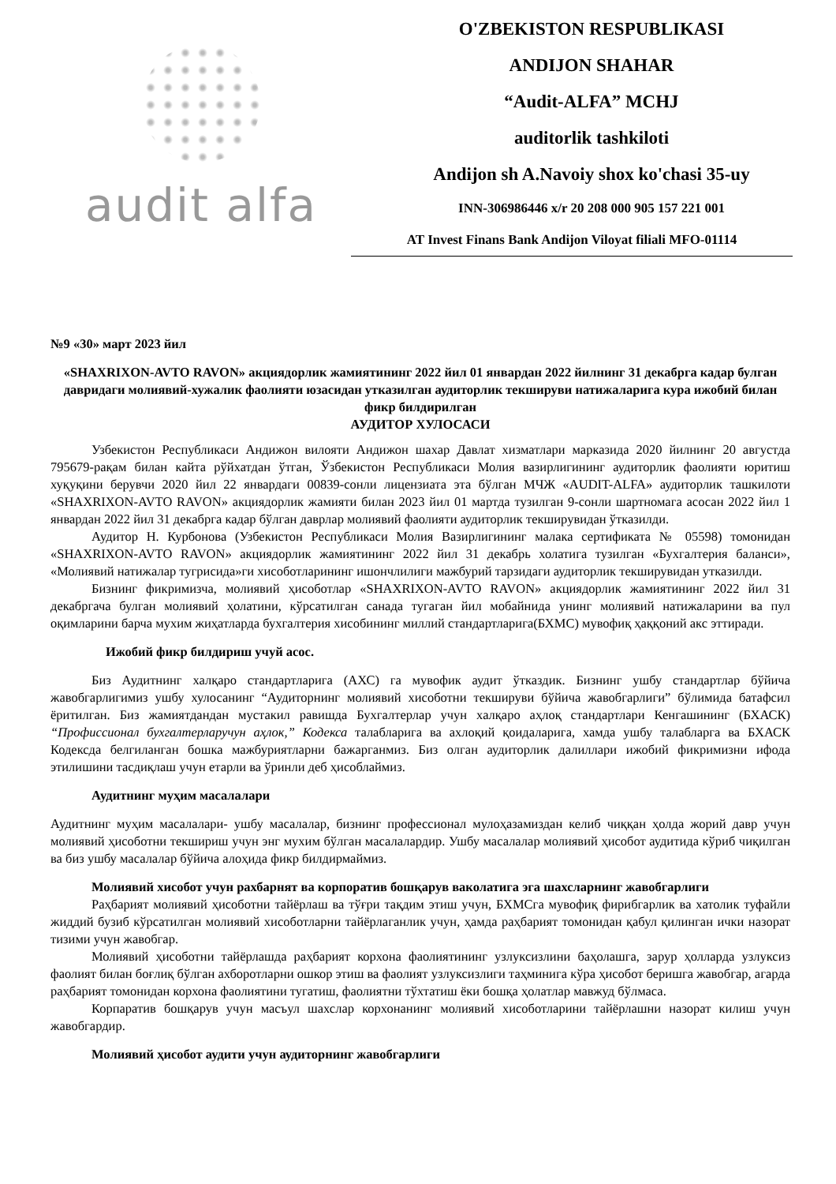audit alfa
O'ZBEKISTON RESPUBLIKASI
ANDIJON SHAHAR
“Audit-ALFA” MCHJ
auditorlik tashkiloti
Andijon sh A.Navoiy shox ko'chasi 35-uy
INN-306986446 x/r 20 208 000 905 157 221 001
AT Invest Finans Bank Andijon Viloyat filiali MFO-01114
№9 «30» март 2023 йил
«SHAXRIXON-AVTO RAVON» акциядорлик жамиятининг 2022 йил 01 январдан 2022 йилнинг 31 декабрга кадар булган давридаги молиявий-хужалик фаолияти юзасидан утказилган аудиторлик текшируви натижаларига кура ижобий билан фикр билдирилган
АУДИТОР ХУЛОСАСИ
Узбекистон Республикаси Андижон вилояти Андижон шахар Давлат хизматлари марказида 2020 йилнинг 20 августда 795679-рақам билан кайта рўйхатдан ўтган, Ўзбекистон Республикаси Молия вазирлигининг аудиторлик фаолияти юритиш хуқуқини берувчи 2020 йил 22 январдаги 00839-сонли лицензиата эта бўлган МЧЖ «AUDIT-ALFA» аудиторлик ташкилоти «SHAXRIXON-AVTO RAVON» акциядорлик жамияти билан 2023 йил 01 мартда тузилган 9-сонли шартномага асосан 2022 йил 1 январдан 2022 йил 31 декабрга кадар бўлган даврлар молиявий фаолияти аудиторлик текширувидан ўтказилди.
Аудитор Н. Курбонова (Узбекистон Республикаси Молия Вазирлигининг малака сертификата № 05598) томонидан «SHAXRIXON-AVTO RAVON» акциядорлик жамиятининг 2022 йил 31 декабрь холатига тузилган «Бухгалтерия баланси», «Молиявий натижалар тугрисида»ги хисоботларининг ишончлилиги мажбурий тарзидаги аудиторлик текширувидан утказилди.
Бизнинг фикримизча, молиявий ҳисоботлар «SHAXRIXON-AVTO RAVON» акциядорлик жамиятининг 2022 йил 31 декабргача булган молиявий ҳолатини, кўрсатилган санада тугаган йил мобайнида унинг молиявий натижаларини ва пул оқимларини барча мухим жиҳатларда бухгалтерия хисобининг миллий стандартларига(БХМС) мувофиқ ҳаққоний акс эттиради.
Ижобий фикр билдириш учуй асос.
Биз Аудитнинг халқаро стандартларига (АХС) га мувофик аудит ўтказдик. Бизнинг ушбу стандартлар бўйича жавобгарлигимиз ушбу хулосанинг “Аудиторнинг молиявий хисоботни текшируви бўйича жавобгарлиги” бўлимида батафсил ёритилган. Биз жамиятдандан мустакил равишда Бухгалтерлар учун халқаро аҳлоқ стандартлари Кенгашининг (БХАСК) “Профиссионал бухгалтерларучун аҳлок,” Кодекса талабларига ва ахлоқий қоидаларига, хамда ушбу талабларга ва БХАСК Кодексда белгиланган бошка мажбуриятларни бажарганмиз. Биз олган аудиторлик далиллари ижобий фикримизни ифода этилишини тасдиқлаш учун етарли ва ўринли деб ҳисоблаймиз.
Аудитнинг муҳим масалалари
Аудитнинг муҳим масалалари- ушбу масалалар, бизнинг профессионал мулоҳазамиздан келиб чиққан ҳолда жорий давр учун молиявий ҳисоботни текшириш учун энг мухим бўлган масалалардир. Ушбу масалалар молиявий ҳисобот аудитида кўриб чиқилган ва биз ушбу масалалар бўйича алоҳида фикр билдирмаймиз.
Молиявий хисобот учун рахбарнят ва корпоратив бошқарув ваколатига эга шахсларнинг жавобгарлиги
Раҳбарият молиявий ҳисоботни тайёрлаш ва тўғри тақдим этиш учун, БХМСга мувофиқ фирибгарлик ва хатолик туфайли жиддий бузиб кўрсатилган молиявий хисоботларни тайёрлаганлик учун, ҳамда раҳбарият томонидан қабул қилинган ички назорат тизими учун жавобгар.
Молиявий ҳисоботни тайёрлашда раҳбарият корхона фаолиятининг узлуксизлини баҳолашга, зарур ҳолларда узлуксиз фаолият билан боғлиқ бўлган ахборотларни ошкор этиш ва фаолият узлуксизлиги таҳминига кўра ҳисобот беришга жавобгар, агарда раҳбарият томонидан корхона фаолиятини тугатиш, фаолиятни тўхтатиш ёки бошқа ҳолатлар мавжуд бўлмаса.
Корпаратив бошқарув учун масъул шахслар корхонанинг молиявий хисоботларини тайёрлашни назорат килиш учун жавобгардир.
Молиявий ҳисобот аудити учун аудиторнинг жавобгарлиги